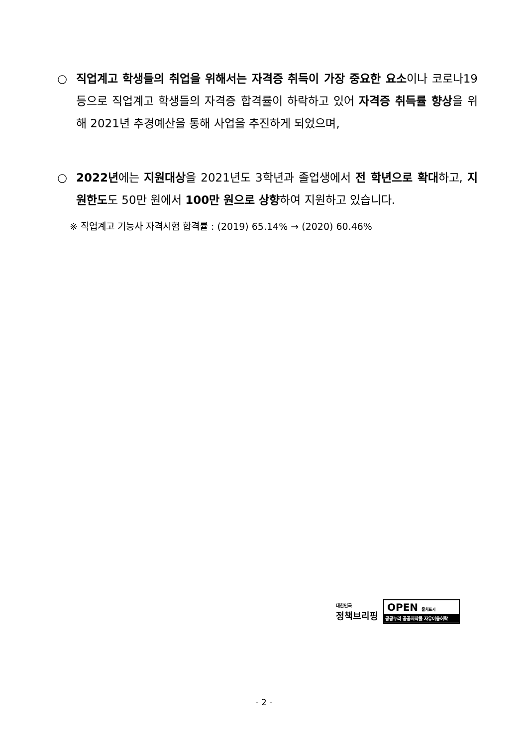○
직업계고 학생들의 취업을 위해서는 자격증 취득이 가장 중요한 요소이나 코로나19 등으로 직업계고 학생들의 자격증 합격률이 하락하고 있어 자격증 취득률 향상을 위해 2021년 추경예산을 통해 사업을 추진하게 되었으며,
○
2022년에는 지원대상을 2021년도 3학년과 졸업생에서 전 학년으로 확대하고, 지원한도도 50만 원에서 100만 원으로 상향하여 지원하고 있습니다.
※ 직업계고 기능사 자격시험 합격률 : (2019) 65.14% → (2020) 60.46%
대한민국
정책브리핑
OPEN 출처표시
공공누리 공공저작물 자유이용허락
- 2 -